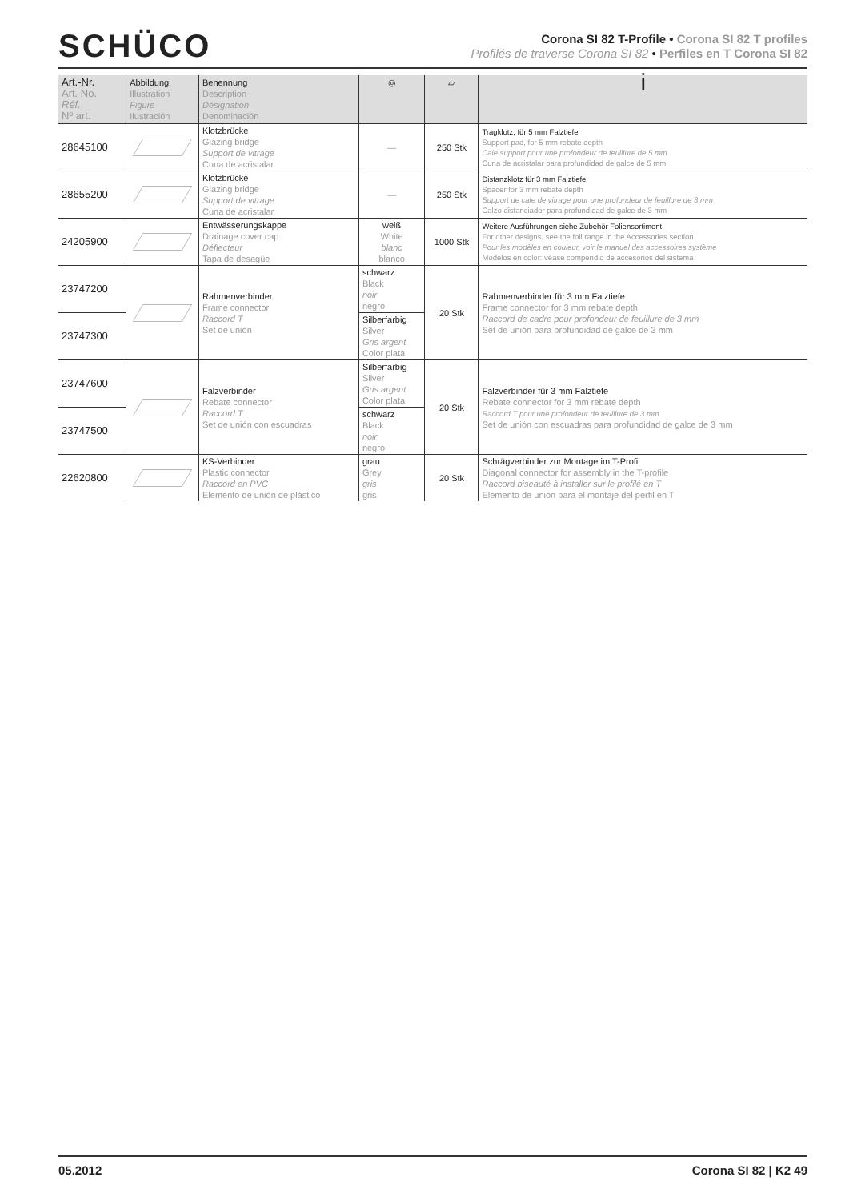SCHÜCO
Corona SI 82 T-Profile • Corona SI 82 T profiles
Profilés de traverse Corona SI 82 • Perfiles en T Corona SI 82
| Art.-Nr. Art. No. Réf. Nº art. | Abbildung Illustration Figure Ilustración | Benennung Description Désignation Denominación | ◎ | ▱ | i |
| --- | --- | --- | --- | --- | --- |
| 28645100 | | Klotzbrücke Glazing bridge Support de vitrage Cuna de acristalar | — | 250 Stk | Tragklotz, für 5 mm Falztiefe Support pad, for 5 mm rebate depth Cale support pour une profondeur de feuillure de 5 mm Cuna de acristalar para profundidad de galce de 5 mm |
| 28655200 | | Klotzbrücke Glazing bridge Support de vitrage Cuna de acristalar | — | 250 Stk | Distanzklotz für 3 mm Falztiefe Spacer for 3 mm rebate depth Support de cale de vitrage pour une profondeur de feuillure de 3 mm Calzo distanciador para profundidad de galce de 3 mm |
| 24205900 | | Entwässerungskappe Drainage cover cap Déflecteur Tapa de desagüe | weiß White blanc blanco | 1000 Stk | Weitere Ausführungen siehe Zubehör Foliensortiment For other designs, see the foil range in the Accessories section Pour les modèles en couleur, voir le manuel des accessoires système Modelos en color: véase compendio de accesorios del sistema |
| 23747200 | | Rahmenverbinder Frame connector Raccord T Set de unión | schwarz Black noir negro | 20 Stk | Rahmenverbinder für 3 mm Falztiefe Frame connector for 3 mm rebate depth Raccord de cadre pour profondeur de feuillure de 3 mm Set de unión para profundidad de galce de 3 mm |
| 23747300 | | | Silberfarbig Silver Gris argent Color plata | | |
| 23747600 | | Falzverbinder Rebate connector Raccord T Set de unión con escuadras | Silberfarbig Silver Gris argent Color plata | 20 Stk | Falzverbinder für 3 mm Falztiefe Rebate connector for 3 mm rebate depth Raccord T pour une profondeur de feuillure de 3 mm Set de unión con escuadras para profundidad de galce de 3 mm |
| 23747500 | | | schwarz Black noir negro | | |
| 22620800 | | KS-Verbinder Plastic connector Raccord en PVC Elemento de unión de plástico | grau Grey gris gris | 20 Stk | Schrägverbinder zur Montage im T-Profil Diagonal connector for assembly in the T-profile Raccord biseauté à installer sur le profilé en T Elemento de unión para el montaje del perfil en T |
05.2012 Corona SI 82 | K2 49